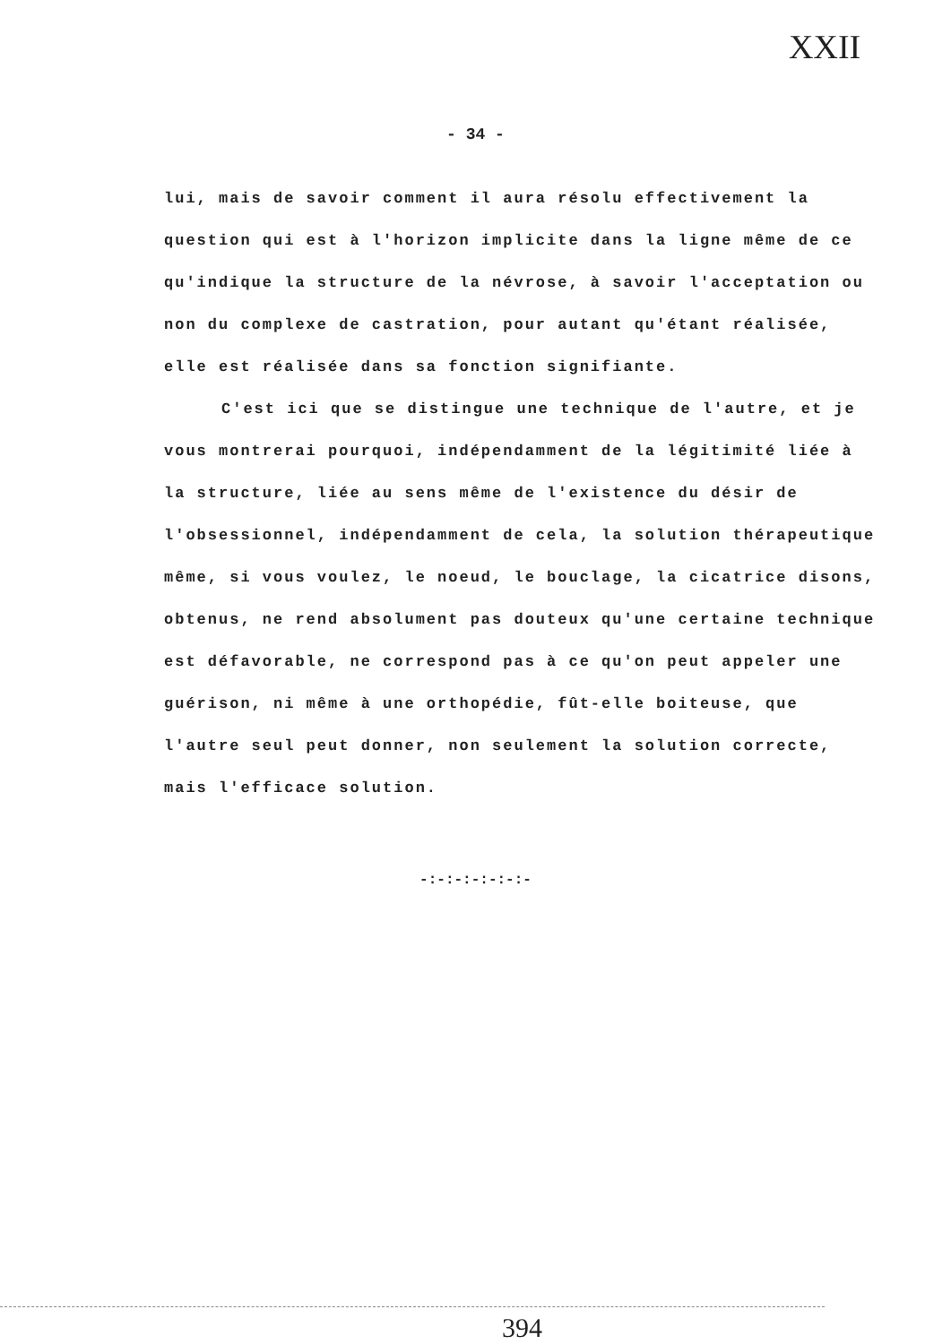XXII
- 34 -
lui, mais de savoir comment il aura résolu effectivement la question qui est à l'horizon implicite dans la ligne même de ce qu'indique la structure de la névrose, à savoir l'acceptation ou non du complexe de castration, pour autant qu'étant réalisée, elle est réalisée dans sa fonction signifiante.
C'est ici que se distingue une technique de l'autre, et je vous montrerai pourquoi, indépendamment de la légitimité liée à la structure, liée au sens même de l'existence du désir de l'obsessionnel, indépendamment de cela, la solution thérapeutique même, si vous voulez, le noeud, le bouclage, la cicatrice disons, obtenus, ne rend absolument pas douteux qu'une certaine technique est défavorable, ne correspond pas à ce qu'on peut appeler une guérison, ni même à une orthopédie, fût-elle boiteuse, que l'autre seul peut donner, non seulement la solution correcte, mais l'efficace solution.
-:-:-:-:-:-:-
394